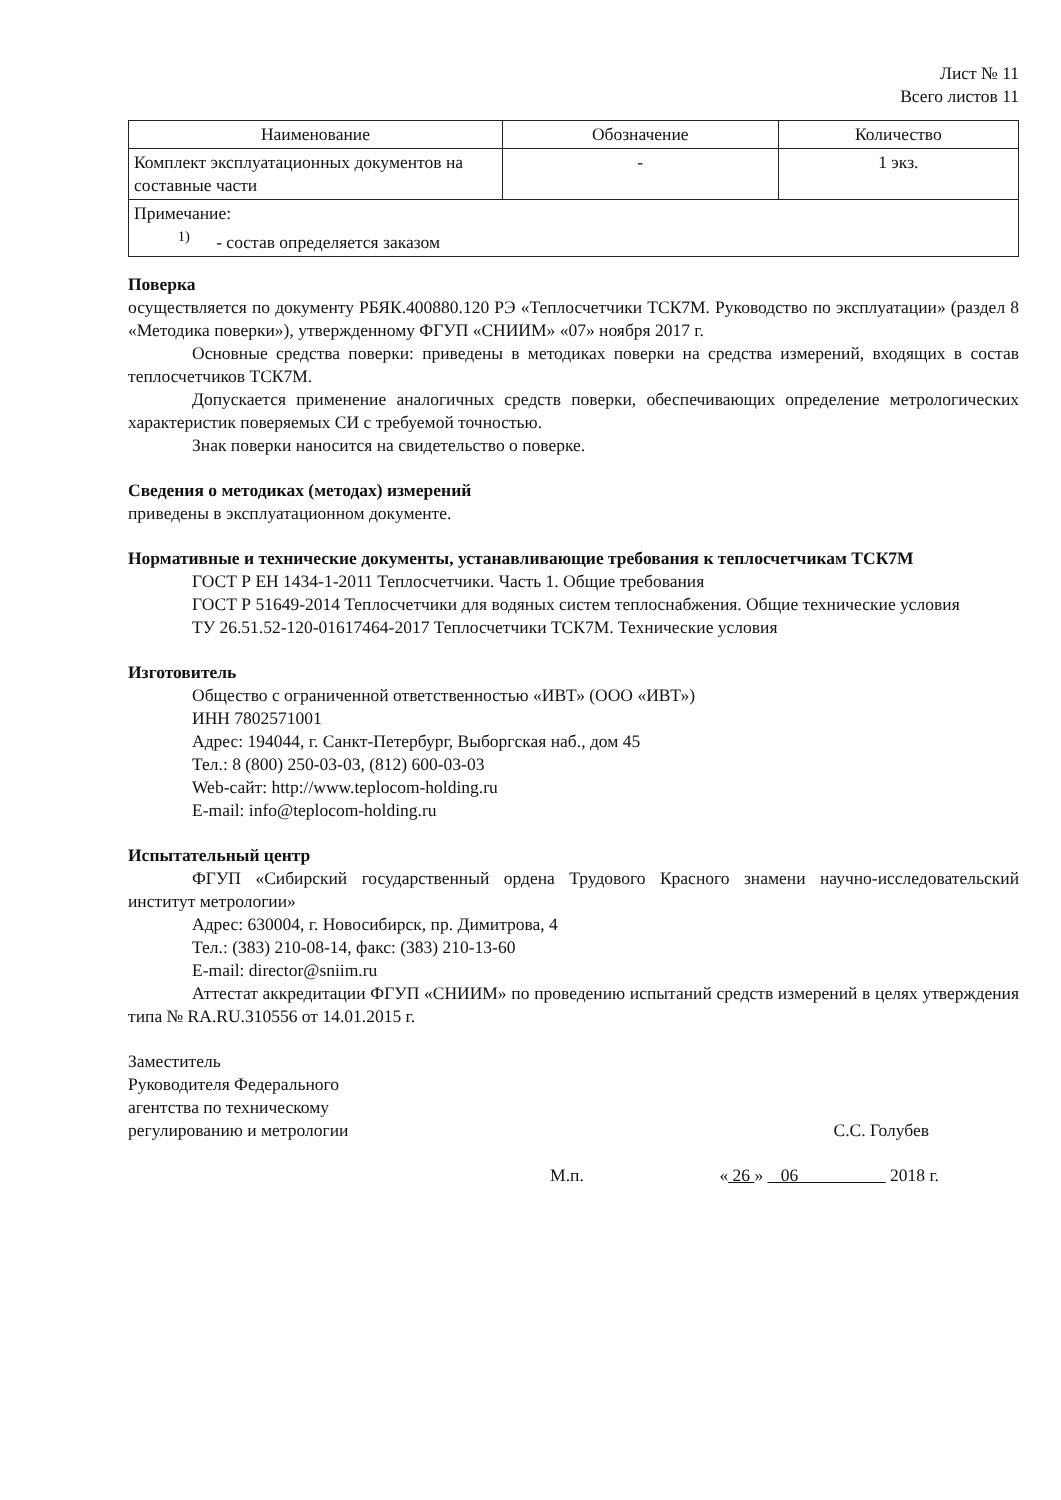Лист № 11
Всего листов 11
| Наименование | Обозначение | Количество |
| --- | --- | --- |
| Комплект эксплуатационных документов на составные части | - | 1 экз. |
| Примечание: <sup>1)</sup> - состав определяется заказом | | |
Поверка
осуществляется по документу РБЯК.400880.120 РЭ «Теплосчетчики ТСК7М. Руководство по эксплуатации» (раздел 8 «Методика поверки»), утвержденному ФГУП «СНИИМ» «07» ноября 2017 г.
Основные средства поверки: приведены в методиках поверки на средства измерений, входящих в состав теплосчетчиков ТСК7М.
Допускается применение аналогичных средств поверки, обеспечивающих определение метрологических характеристик поверяемых СИ с требуемой точностью.
Знак поверки наносится на свидетельство о поверке.
Сведения о методиках (методах) измерений
приведены в эксплуатационном документе.
Нормативные и технические документы, устанавливающие требования к теплосчетчикам ТСК7М
ГОСТ Р ЕН 1434-1-2011 Теплосчетчики. Часть 1. Общие требования
ГОСТ Р 51649-2014 Теплосчетчики для водяных систем теплоснабжения. Общие технические условия
ТУ 26.51.52-120-01617464-2017 Теплосчетчики ТСК7М. Технические условия
Изготовитель
Общество с ограниченной ответственностью «ИВТ» (ООО «ИВТ»)
ИНН 7802571001
Адрес: 194044, г. Санкт-Петербург, Выборгская наб., дом 45
Тел.: 8 (800) 250-03-03, (812) 600-03-03
Web-сайт: http://www.teplocom-holding.ru
E-mail: info@teplocom-holding.ru
Испытательный центр
ФГУП «Сибирский государственный ордена Трудового Красного знамени научно-исследовательский институт метрологии»
Адрес: 630004, г. Новосибирск, пр. Димитрова, 4
Тел.: (383) 210-08-14, факс: (383) 210-13-60
E-mail: director@sniim.ru
Аттестат аккредитации ФГУП «СНИИМ» по проведению испытаний средств измерений в целях утверждения типа № RA.RU.310556 от 14.01.2015 г.
Заместитель
Руководителя Федерального
агентства по техническому
регулированию и метрологии
С.С. Голубев
М.п. « 26 » 06 2018 г.